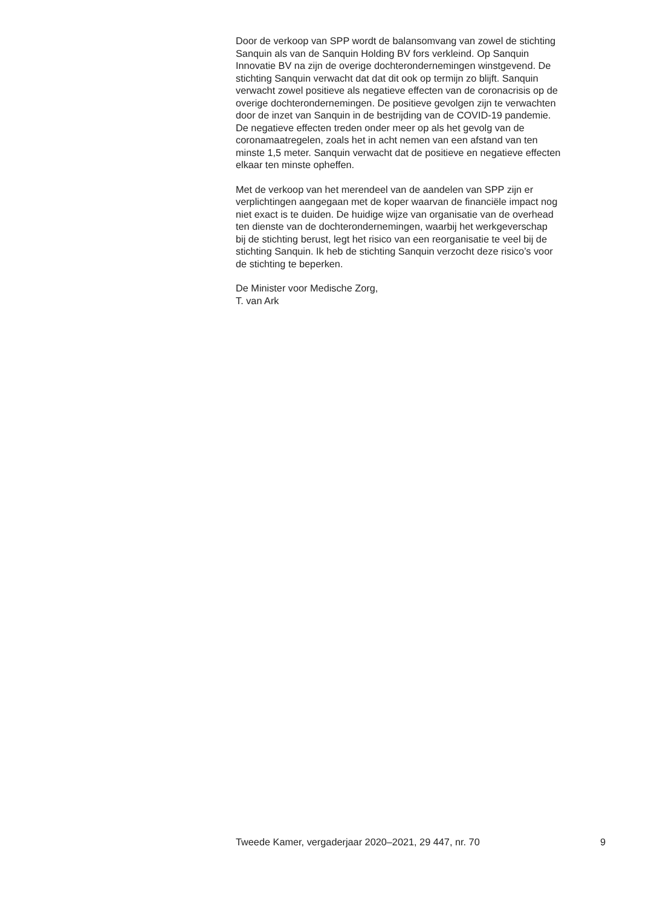Door de verkoop van SPP wordt de balansomvang van zowel de stichting
Sanquin als van de Sanquin Holding BV fors verkleind. Op Sanquin
Innovatie BV na zijn de overige dochterondernemingen winstgevend. De
stichting Sanquin verwacht dat dat dit ook op termijn zo blijft. Sanquin
verwacht zowel positieve als negatieve effecten van de coronacrisis op de
overige dochterondernemingen. De positieve gevolgen zijn te verwachten
door de inzet van Sanquin in de bestrijding van de COVID-19 pandemie.
De negatieve effecten treden onder meer op als het gevolg van de
coronamaatregelen, zoals het in acht nemen van een afstand van ten
minste 1,5 meter. Sanquin verwacht dat de positieve en negatieve effecten
elkaar ten minste opheffen.
Met de verkoop van het merendeel van de aandelen van SPP zijn er
verplichtingen aangegaan met de koper waarvan de financiële impact nog
niet exact is te duiden. De huidige wijze van organisatie van de overhead
ten dienste van de dochterondernemingen, waarbij het werkgeverschap
bij de stichting berust, legt het risico van een reorganisatie te veel bij de
stichting Sanquin. Ik heb de stichting Sanquin verzocht deze risico’s voor
de stichting te beperken.
De Minister voor Medische Zorg,
T. van Ark
Tweede Kamer, vergaderjaar 2020–2021, 29 447, nr. 70 9